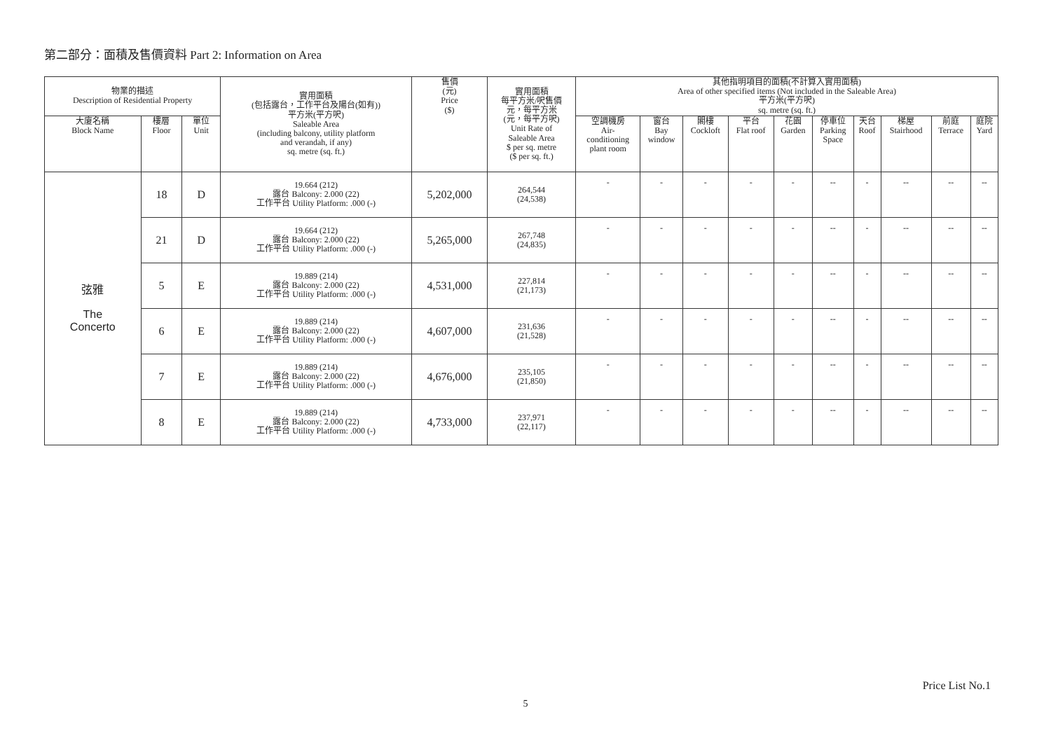第二部分：面積及售價資料 Part 2: Information on Area
| 物業的描述 Description of Residential Property | | | 實用面積 (包括露台，工作平台及陽台(如有)) 平方米(平方呎) Saleable Area (including balcony, utility platform and verandah, if any) sq. metre (sq. ft.) | 售價 (元) Price ($) | 實用面積 每平方米/呎售價 元，每平方米 (元，每平方呎) Unit Rate of Saleable Area $ per sq. metre ($ per sq. ft.) | 其他指明項目的面積(不計算入實用面積) Area of other specified items (Not included in the Saleable Area) 平方米(平方呎) sq. metre (sq. ft.) | | | | | | | | | |
| --- | --- | --- | --- | --- | --- | --- | --- | --- | --- | --- | --- | --- | --- | --- | --- |
| 大廈名稱 Block Name | 樓層 Floor | 單位 Unit | | | | 空調機房 Air- conditioning plant room | 窗台 Bay window | 閣樓 Cockloft | 平台 Flat roof | 花園 Garden | 停車位 Parking Space | 天台 Roof | 梯屋 Stairhood | 前庭 Terrace | 庭院 Yard |
| 弦雅 The Concerto | 18 | D | 19.664 (212) 露台 Balcony: 2.000 (22) 工作平台 Utility Platform: .000 (-) | 5,202,000 | 264,544 (24,538) | - | - | - | - | - | -- | - | -- | -- | -- |
| | 21 | D | 19.664 (212) 露台 Balcony: 2.000 (22) 工作平台 Utility Platform: .000 (-) | 5,265,000 | 267,748 (24,835) | - | - | - | - | - | -- | - | -- | -- | -- |
| | 5 | E | 19.889 (214) 露台 Balcony: 2.000 (22) 工作平台 Utility Platform: .000 (-) | 4,531,000 | 227,814 (21,173) | - | - | - | - | - | -- | - | -- | -- | -- |
| | 6 | E | 19.889 (214) 露台 Balcony: 2.000 (22) 工作平台 Utility Platform: .000 (-) | 4,607,000 | 231,636 (21,528) | - | - | - | - | - | -- | - | -- | -- | -- |
| | 7 | E | 19.889 (214) 露台 Balcony: 2.000 (22) 工作平台 Utility Platform: .000 (-) | 4,676,000 | 235,105 (21,850) | - | - | - | - | - | -- | - | -- | -- | -- |
| | 8 | E | 19.889 (214) 露台 Balcony: 2.000 (22) 工作平台 Utility Platform: .000 (-) | 4,733,000 | 237,971 (22,117) | - | - | - | - | - | -- | - | -- | -- | -- |
Price List No.1
5